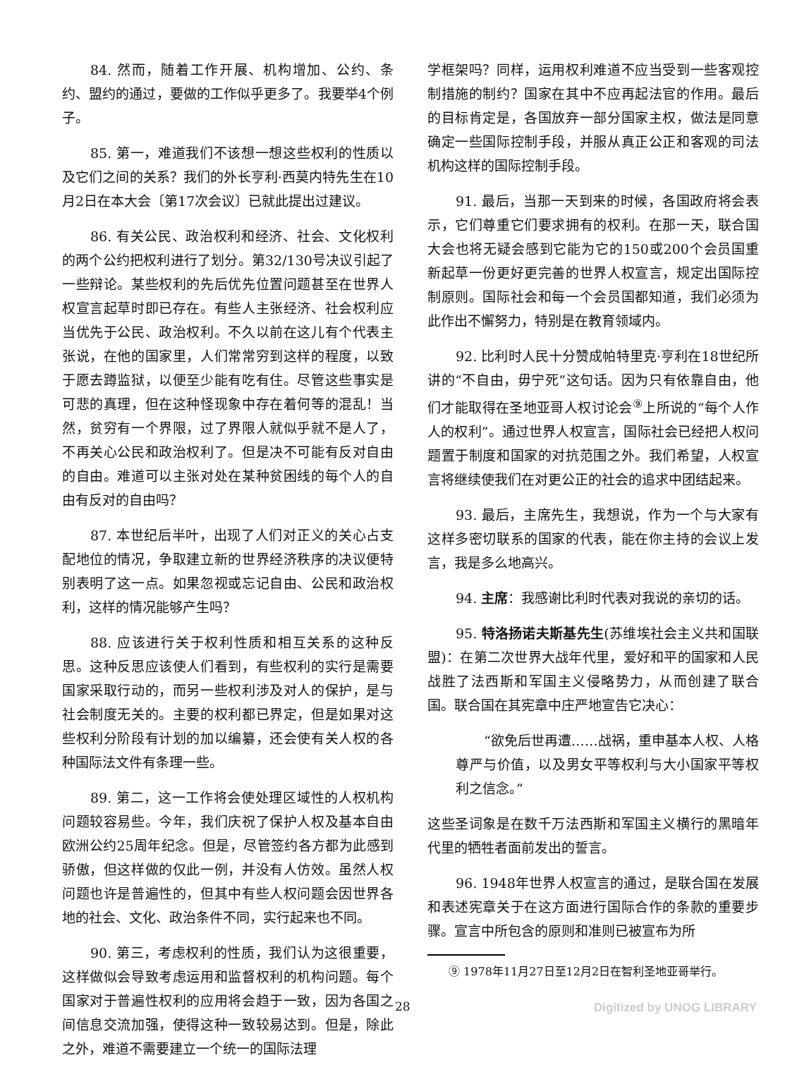84. 然而，随着工作开展、机构增加、公约、条约、盟约的通过，要做的工作似乎更多了。我要举4个例子。
85. 第一，难道我们不该想一想这些权利的性质以及它们之间的关系？我们的外长亨利·西莫内特先生在10月2日在本大会〔第17次会议〕已就此提出过建议。
86. 有关公民、政治权利和经济、社会、文化权利的两个公约把权利进行了划分。第32/130号决议引起了一些辩论。某些权利的先后优先位置问题甚至在世界人权宣言起草时即已存在。有些人主张经济、社会权利应当优先于公民、政治权利。不久以前在这儿有个代表主张说，在他的国家里，人们常常穷到这样的程度，以致于愿去蹲监狱，以便至少能有吃有住。尽管这些事实是可悲的真理，但在这种怪现象中存在着何等的混乱！当然，贫穷有一个界限，过了界限人就似乎就不是人了，不再关心公民和政治权利了。但是决不可能有反对自由的自由。难道可以主张对处在某种贫困线的每个人的自由有反对的自由吗？
87. 本世纪后半叶，出现了人们对正义的关心占支配地位的情况，争取建立新的世界经济秩序的决议便特别表明了这一点。如果忽视或忘记自由、公民和政治权利，这样的情况能够产生吗？
88. 应该进行关于权利性质和相互关系的这种反思。这种反思应该使人们看到，有些权利的实行是需要国家采取行动的，而另一些权利涉及对人的保护，是与社会制度无关的。主要的权利都已界定，但是如果对这些权利分阶段有计划的加以编纂，还会使有关人权的各种国际法文件有条理一些。
89. 第二，这一工作将会使处理区域性的人权机构问题较容易些。今年，我们庆祝了保护人权及基本自由欧洲公约25周年纪念。但是，尽管签约各方都为此感到骄傲，但这样做的仅此一例，并没有人仿效。虽然人权问题也许是普遍性的，但其中有些人权问题会因世界各地的社会、文化、政治条件不同，实行起来也不同。
90. 第三，考虑权利的性质，我们认为这很重要，这样做似会导致考虑运用和监督权利的机构问题。每个国家对于普遍性权利的应用将会趋于一致，因为各国之间信息交流加强，使得这种一致较易达到。但是，除此之外，难道不需要建立一个统一的国际法理
学框架吗？同样，运用权利难道不应当受到一些客观控制措施的制约？国家在其中不应再起法官的作用。最后的目标肯定是，各国放弃一部分国家主权，做法是同意确定一些国际控制手段，并服从真正公正和客观的司法机构这样的国际控制手段。
91. 最后，当那一天到来的时候，各国政府将会表示，它们尊重它们要求拥有的权利。在那一天，联合国大会也将无疑会感到它能为它的150或200个会员国重新起草一份更好更完善的世界人权宣言，规定出国际控制原则。国际社会和每一个会员国都知道，我们必须为此作出不懈努力，特别是在教育领域内。
92. 比利时人民十分赞成帕特里克·亨利在18世纪所讲的“不自由，毋宁死”这句话。因为只有依靠自由，他们才能取得在圣地亚哥人权讨论会<sup>⑨</sup>上所说的“每个人作人的权利”。通过世界人权宣言，国际社会已经把人权问题置于制度和国家的对抗范围之外。我们希望，人权宣言将继续使我们在对更公正的社会的追求中团结起来。
93. 最后，主席先生，我想说，作为一个与大家有这样多密切联系的国家的代表，能在你主持的会议上发言，我是多么地高兴。
94. 主席：我感谢比利时代表对我说的亲切的话。
95. 特洛扬诺夫斯基先生(苏维埃社会主义共和国联盟)：在第二次世界大战年代里，爱好和平的国家和人民战胜了法西斯和军国主义侵略势力，从而创建了联合国。联合国在其宪章中庄严地宣告它决心：
“欲免后世再遭……战祸，重申基本人权、人格尊严与价值，以及男女平等权利与大小国家平等权利之信念。”
这些圣词象是在数千万法西斯和军国主义横行的黑暗年代里的牺牲者面前发出的誓言。
96. 1948年世界人权宣言的通过，是联合国在发展和表述宪章关于在这方面进行国际合作的条款的重要步骤。宣言中所包含的原则和准则已被宣布为所
⑨ 1978年11月27日至12月2日在智利圣地亚哥举行。
28 Digitized by UNOG LIBRARY